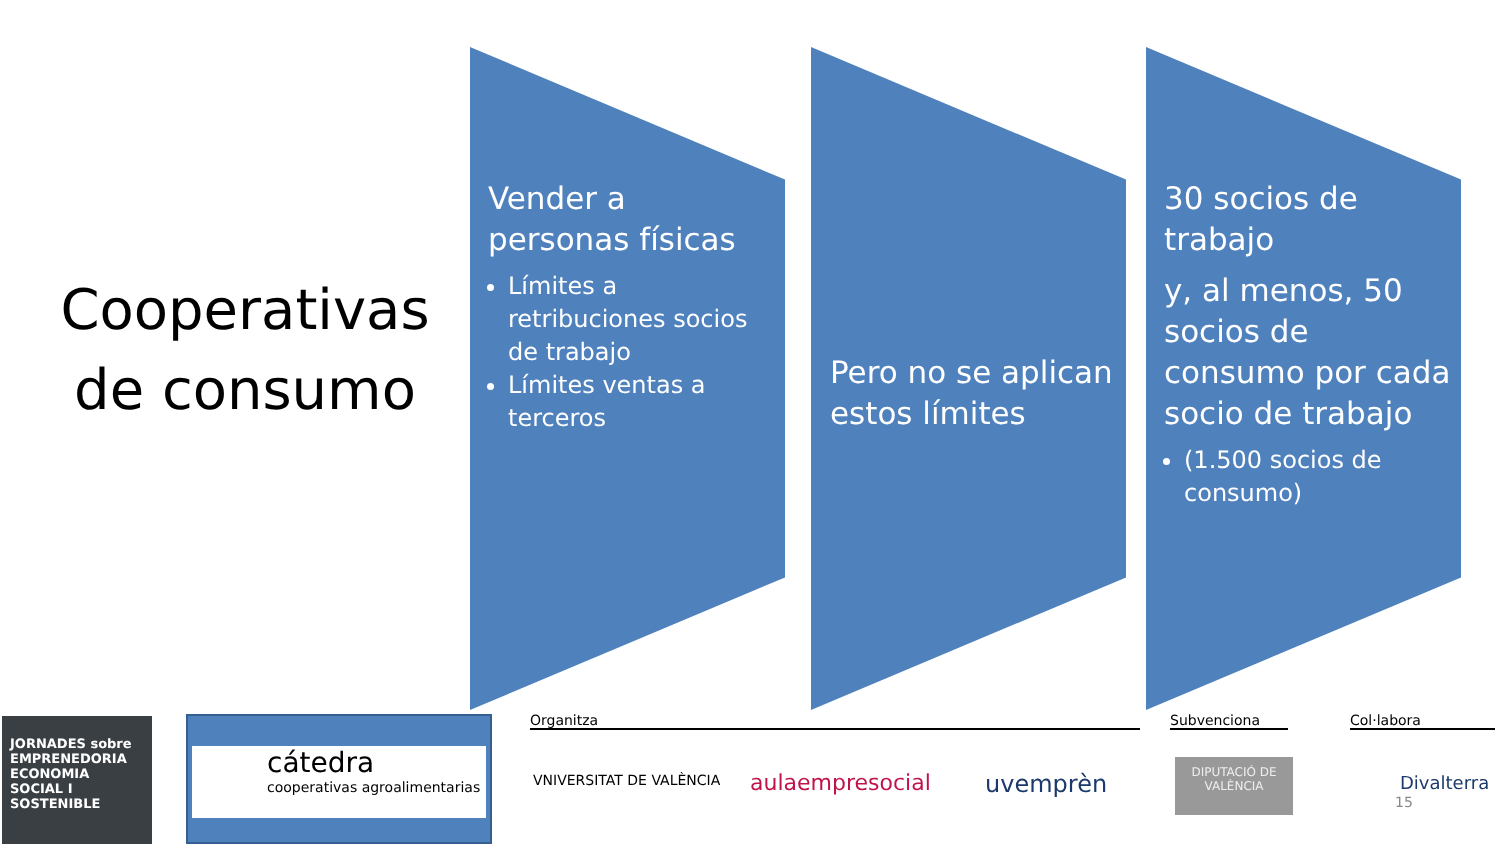Cooperativas de consumo
Vender a personas físicas
Límites a retribuciones socios de trabajo
Límites ventas a terceros
Pero no se aplican estos límites
30 socios de trabajo
y, al menos, 50 socios de consumo por cada socio de trabajo
(1.500 socios de consumo)
JORNADES sobre EMPRENEDORIA ECONOMIA SOCIAL I SOSTENIBLE
cátedra
cooperativas agroalimentarias
Organitza
VNIVERSITAT DE VALÈNCIA aulaempresocial uvemprèn
Subvenciona
DIPUTACIÓ DE VALÈNCIA
Col·labora
Divalterra
15